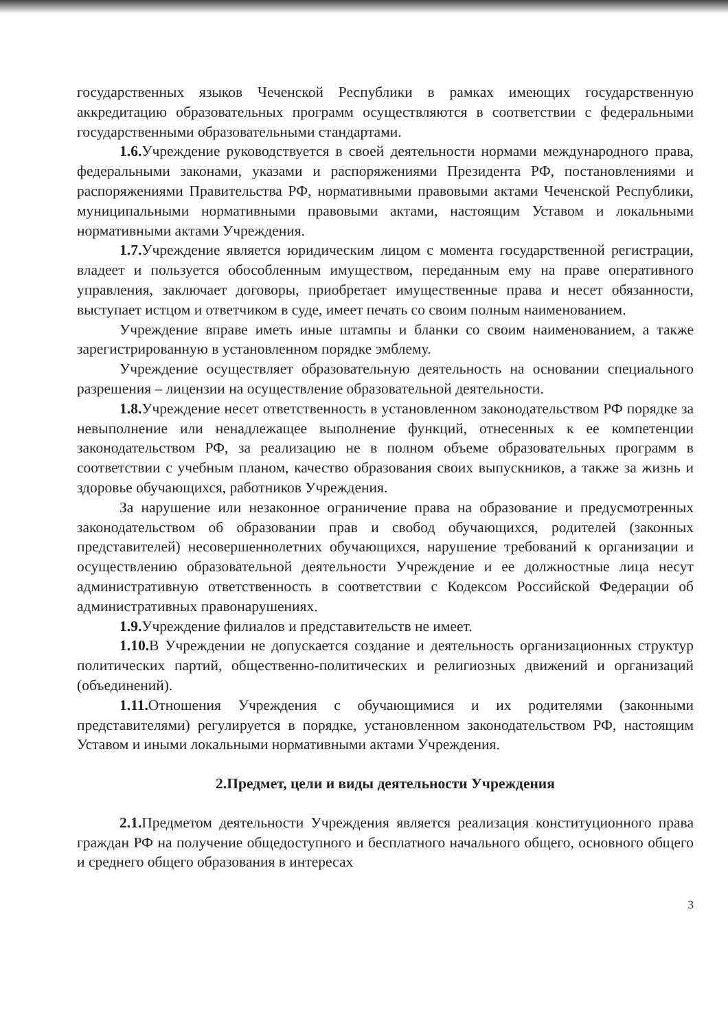государственных языков Чеченской Республики в рамках имеющих государственную аккредитацию образовательных программ осуществляются в соответствии с федеральными государственными образовательными стандартами.
1.6. Учреждение руководствуется в своей деятельности нормами международного права, федеральными законами, указами и распоряжениями Президента РФ, постановлениями и распоряжениями Правительства РФ, нормативными правовыми актами Чеченской Республики, муниципальными нормативными правовыми актами, настоящим Уставом и локальными нормативными актами Учреждения.
1.7. Учреждение является юридическим лицом с момента государственной регистрации, владеет и пользуется обособленным имуществом, переданным ему на праве оперативного управления, заключает договоры, приобретает имущественные права и несет обязанности, выступает истцом и ответчиком в суде, имеет печать со своим полным наименованием.
Учреждение вправе иметь иные штампы и бланки со своим наименованием, а также зарегистрированную в установленном порядке эмблему.
Учреждение осуществляет образовательную деятельность на основании специального разрешения – лицензии на осуществление образовательной деятельности.
1.8. Учреждение несет ответственность в установленном законодательством РФ порядке за невыполнение или ненадлежащее выполнение функций, отнесенных к ее компетенции законодательством РФ, за реализацию не в полном объеме образовательных программ в соответствии с учебным планом, качество образования своих выпускников, а также за жизнь и здоровье обучающихся, работников Учреждения.
За нарушение или незаконное ограничение права на образование и предусмотренных законодательством об образовании прав и свобод обучающихся, родителей (законных представителей) несовершеннолетних обучающихся, нарушение требований к организации и осуществлению образовательной деятельности Учреждение и ее должностные лица несут административную ответственность в соответствии с Кодексом Российской Федерации об административных правонарушениях.
1.9. Учреждение филиалов и представительств не имеет.
1.10. В Учреждении не допускается создание и деятельность организационных структур политических партий, общественно-политических и религиозных движений и организаций (объединений).
1.11. Отношения Учреждения с обучающимися и их родителями (законными представителями) регулируется в порядке, установленном законодательством РФ, настоящим Уставом и иными локальными нормативными актами Учреждения.
2.Предмет, цели и виды деятельности Учреждения
2.1. Предметом деятельности Учреждения является реализация конституционного права граждан РФ на получение общедоступного и бесплатного начального общего, основного общего и среднего общего образования в интересах
3